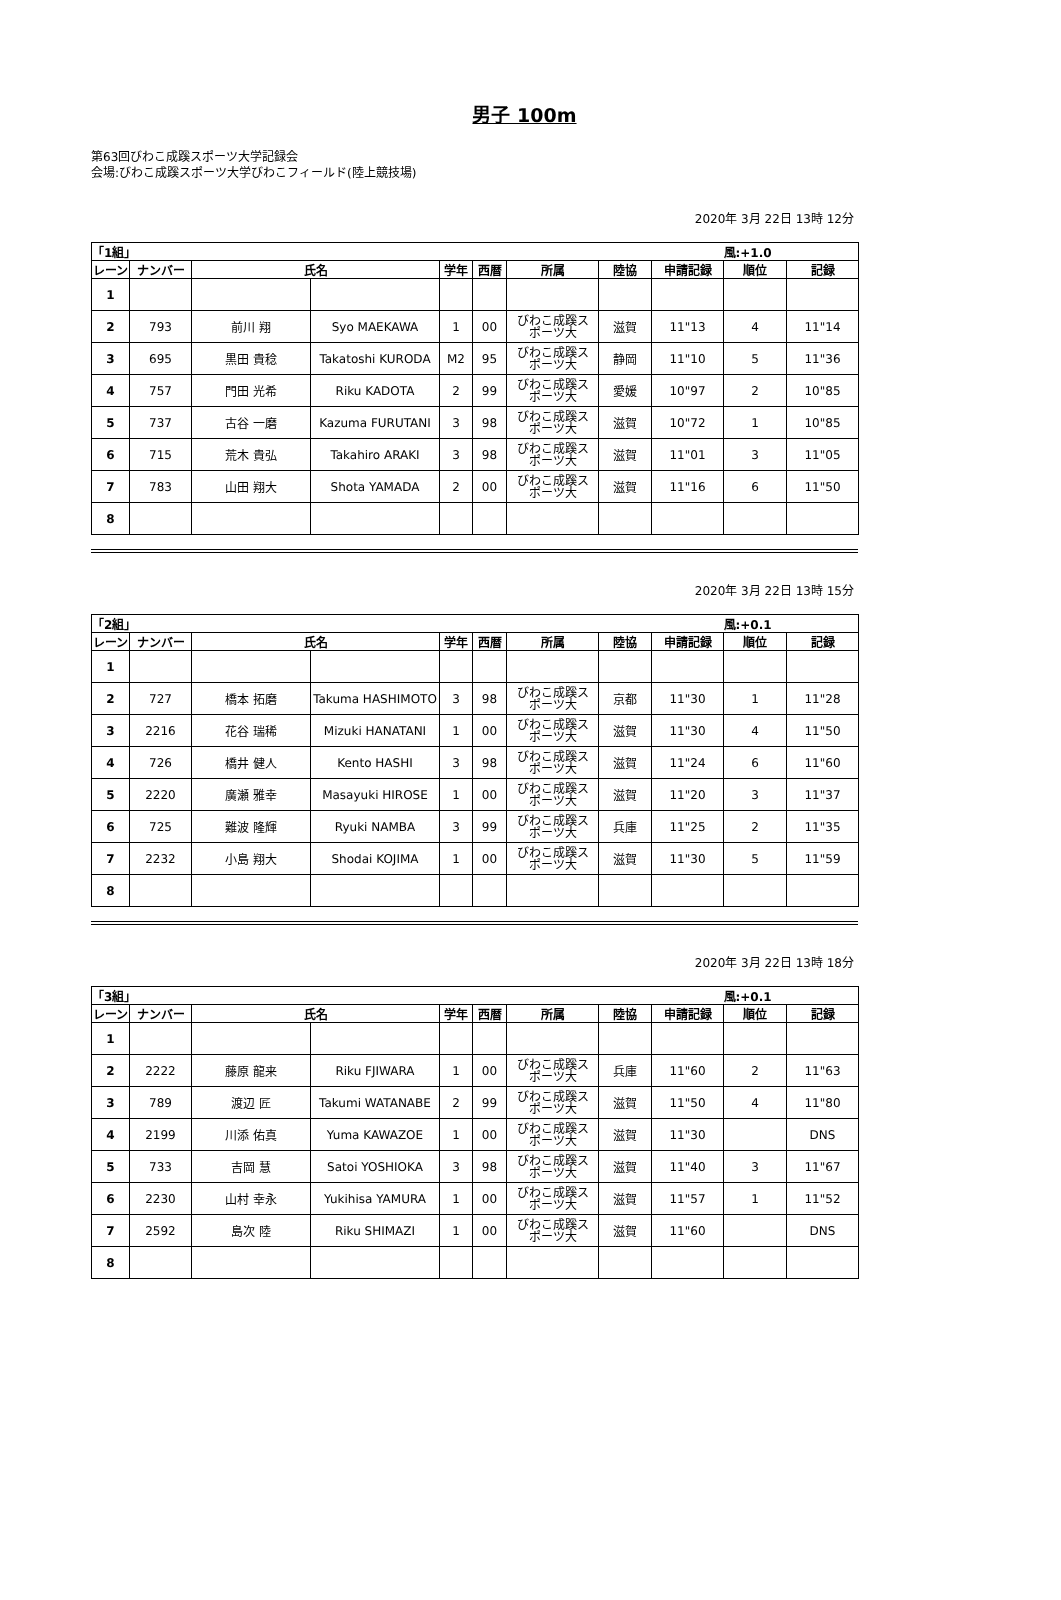男子 100m
第63回びわこ成蹊スポーツ大学記録会
会場:びわこ成蹊スポーツ大学びわこフィールド(陸上競技場)
2020年 3月 22日 13時 12分
| 「1組」 | | | | | | | | | 風:+1.0 | |
| レーン | ナンバー | 氏名 | | 学年 | 西暦 | 所属 | 陸協 | 申請記録 | 順位 | 記録 |
| 1 | | | | | | | | | | |
| 2 | 793 | 前川 翔 | Syo MAEKAWA | 1 | 00 | びわこ成蹊ス ポーツ大 | 滋賀 | 11"13 | 4 | 11"14 |
| 3 | 695 | 黒田 貴稔 | Takatoshi KURODA | M2 | 95 | びわこ成蹊ス ポーツ大 | 静岡 | 11"10 | 5 | 11"36 |
| 4 | 757 | 門田 光希 | Riku KADOTA | 2 | 99 | びわこ成蹊ス ポーツ大 | 愛媛 | 10"97 | 2 | 10"85 |
| 5 | 737 | 古谷 一磨 | Kazuma FURUTANI | 3 | 98 | びわこ成蹊ス ポーツ大 | 滋賀 | 10"72 | 1 | 10"85 |
| 6 | 715 | 荒木 貴弘 | Takahiro ARAKI | 3 | 98 | びわこ成蹊ス ポーツ大 | 滋賀 | 11"01 | 3 | 11"05 |
| 7 | 783 | 山田 翔大 | Shota YAMADA | 2 | 00 | びわこ成蹊ス ポーツ大 | 滋賀 | 11"16 | 6 | 11"50 |
| 8 | | | | | | | | | | |
2020年 3月 22日 13時 15分
| 「2組」 | | | | | | | | | 風:+0.1 | |
| レーン | ナンバー | 氏名 | | 学年 | 西暦 | 所属 | 陸協 | 申請記録 | 順位 | 記録 |
| 1 | | | | | | | | | | |
| 2 | 727 | 橋本 拓磨 | Takuma HASHIMOTO | 3 | 98 | びわこ成蹊ス ポーツ大 | 京都 | 11"30 | 1 | 11"28 |
| 3 | 2216 | 花谷 瑞稀 | Mizuki HANATANI | 1 | 00 | びわこ成蹊ス ポーツ大 | 滋賀 | 11"30 | 4 | 11"50 |
| 4 | 726 | 橋井 健人 | Kento HASHI | 3 | 98 | びわこ成蹊ス ポーツ大 | 滋賀 | 11"24 | 6 | 11"60 |
| 5 | 2220 | 廣瀬 雅幸 | Masayuki HIROSE | 1 | 00 | びわこ成蹊ス ポーツ大 | 滋賀 | 11"20 | 3 | 11"37 |
| 6 | 725 | 難波 隆輝 | Ryuki NAMBA | 3 | 99 | びわこ成蹊ス ポーツ大 | 兵庫 | 11"25 | 2 | 11"35 |
| 7 | 2232 | 小島 翔大 | Shodai KOJIMA | 1 | 00 | びわこ成蹊ス ポーツ大 | 滋賀 | 11"30 | 5 | 11"59 |
| 8 | | | | | | | | | | |
2020年 3月 22日 13時 18分
| 「3組」 | | | | | | | | | 風:+0.1 | |
| レーン | ナンバー | 氏名 | | 学年 | 西暦 | 所属 | 陸協 | 申請記録 | 順位 | 記録 |
| 1 | | | | | | | | | | |
| 2 | 2222 | 藤原 龍来 | Riku FJIWARA | 1 | 00 | びわこ成蹊ス ポーツ大 | 兵庫 | 11"60 | 2 | 11"63 |
| 3 | 789 | 渡辺 匠 | Takumi WATANABE | 2 | 99 | びわこ成蹊ス ポーツ大 | 滋賀 | 11"50 | 4 | 11"80 |
| 4 | 2199 | 川添 佑真 | Yuma KAWAZOE | 1 | 00 | びわこ成蹊ス ポーツ大 | 滋賀 | 11"30 | | DNS |
| 5 | 733 | 吉岡 慧 | Satoi YOSHIOKA | 3 | 98 | びわこ成蹊ス ポーツ大 | 滋賀 | 11"40 | 3 | 11"67 |
| 6 | 2230 | 山村 幸永 | Yukihisa YAMURA | 1 | 00 | びわこ成蹊ス ポーツ大 | 滋賀 | 11"57 | 1 | 11"52 |
| 7 | 2592 | 島次 陸 | Riku SHIMAZI | 1 | 00 | びわこ成蹊ス ポーツ大 | 滋賀 | 11"60 | | DNS |
| 8 | | | | | | | | | | |